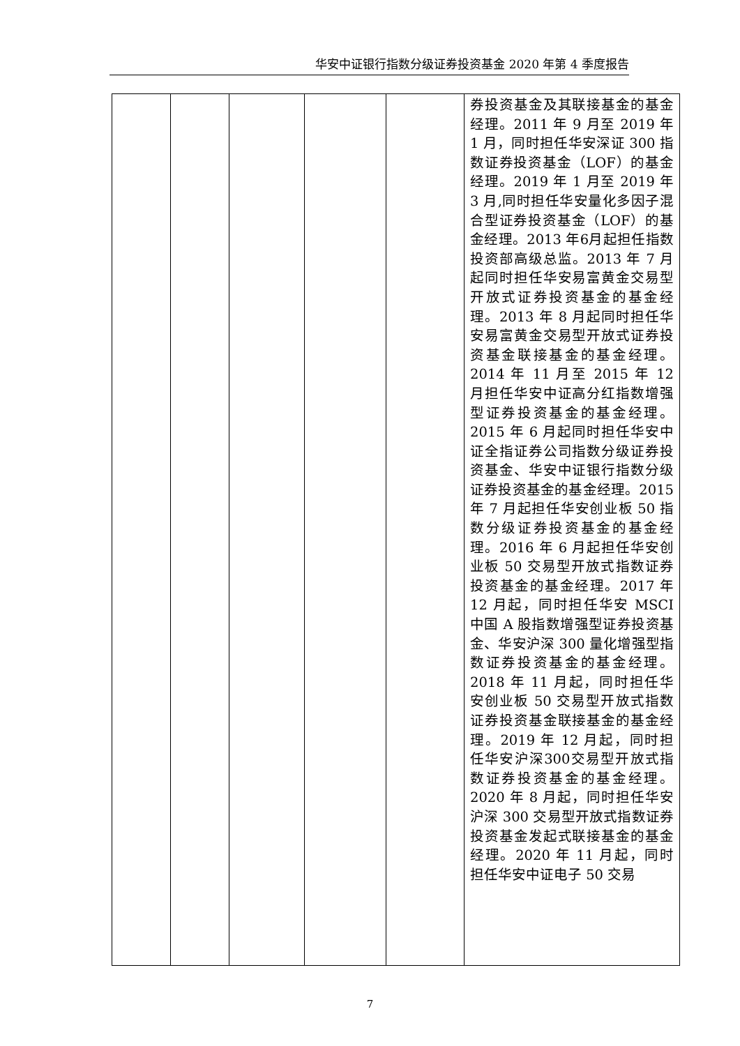华安中证银行指数分级证券投资基金 2020 年第 4 季度报告
| | | | | | 券投资基金及其联接基金的基金经理。2011 年 9 月至 2019 年 1 月，同时担任华安深证 300 指数证券投资基金（LOF）的基金经理。2019 年 1 月至 2019 年 3 月,同时担任华安量化多因子混合型证券投资基金（LOF）的基金经理。2013 年6月起担任指数投资部高级总监。2013 年 7 月起同时担任华安易富黄金交易型开放式证券投资基金的基金经理。2013 年 8 月起同时担任华安易富黄金交易型开放式证券投资基金联接基金的基金经理。2014 年 11 月至 2015 年 12 月担任华安中证高分红指数增强型证券投资基金的基金经理。2015 年 6 月起同时担任华安中证全指证券公司指数分级证券投资基金、华安中证银行指数分级证券投资基金的基金经理。2015 年 7 月起担任华安创业板 50 指数分级证券投资基金的基金经理。2016 年 6 月起担任华安创业板 50 交易型开放式指数证券投资基金的基金经理。2017 年 12 月起，同时担任华安 MSCI 中国 A 股指数增强型证券投资基金、华安沪深 300 量化增强型指数证券投资基金的基金经理。2018 年 11 月起，同时担任华安创业板 50 交易型开放式指数证券投资基金联接基金的基金经理。2019 年 12 月起，同时担任华安沪深300交易型开放式指数证券投资基金的基金经理。2020 年 8 月起，同时担任华安沪深 300 交易型开放式指数证券投资基金发起式联接基金的基金经理。2020 年 11 月起，同时担任华安中证电子 50 交易 |
7